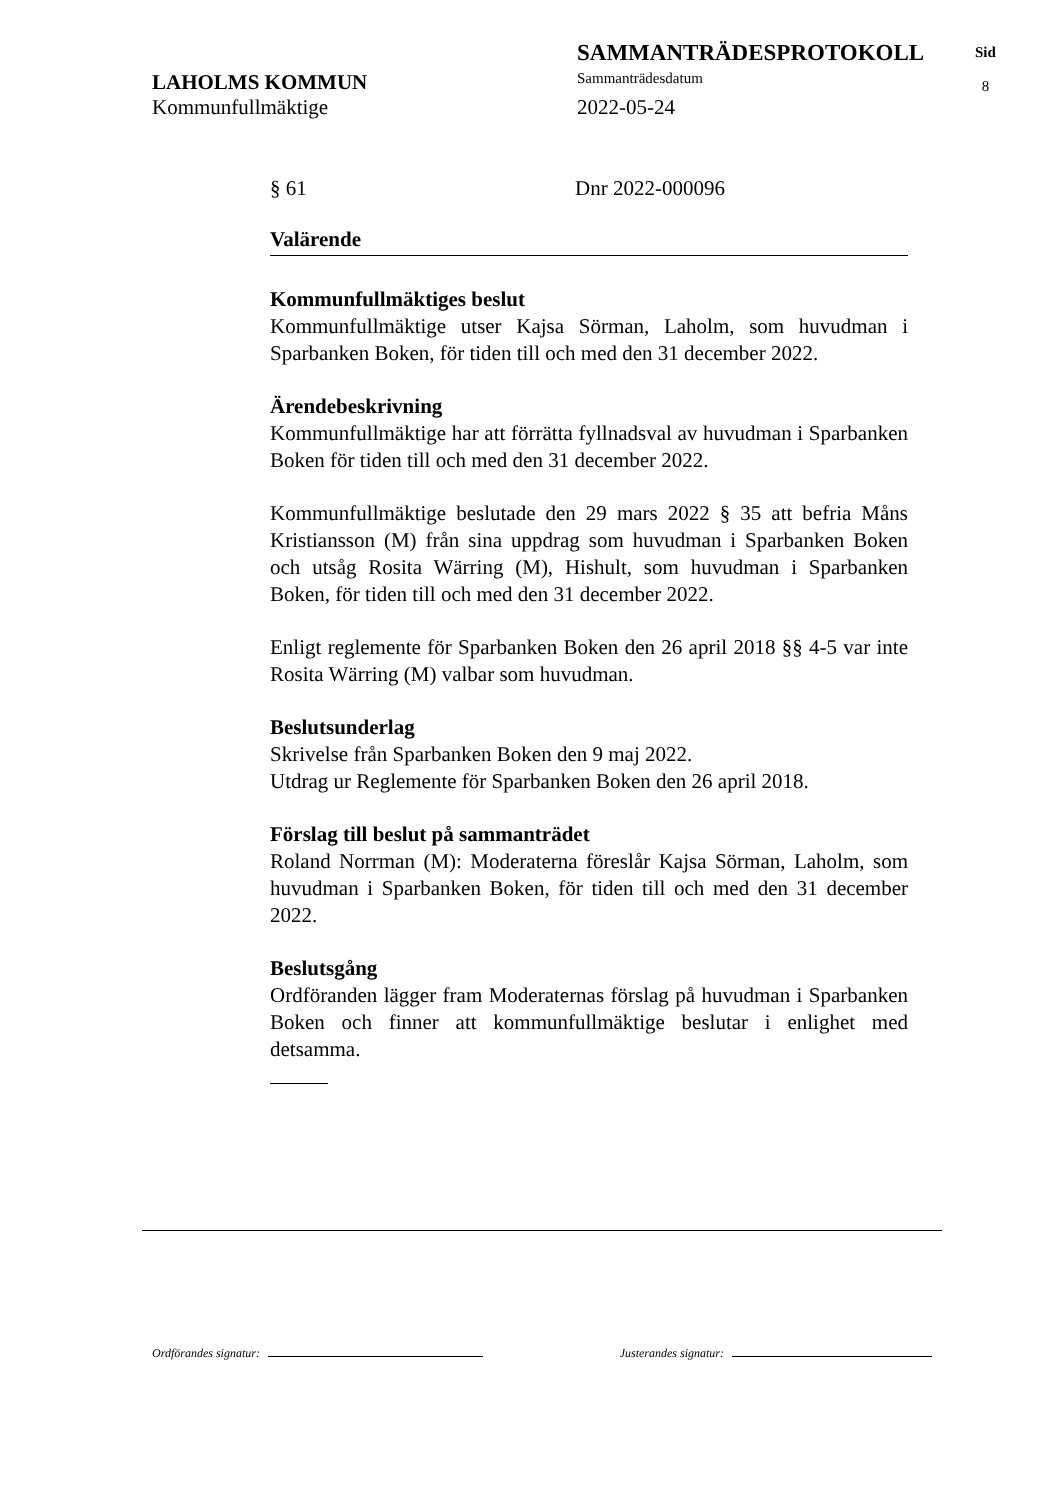LAHOLMS KOMMUN
Kommunfullmäktige
SAMMANTRÄDESPROTOKOLL
Sammanträdesdatum
2022-05-24
Sid
8
§ 61 Dnr 2022-000096
Valärende
Kommunfullmäktiges beslut
Kommunfullmäktige utser Kajsa Sörman, Laholm, som huvudman i Sparbanken Boken, för tiden till och med den 31 december 2022.
Ärendebeskrivning
Kommunfullmäktige har att förrätta fyllnadsval av huvudman i Sparbanken Boken för tiden till och med den 31 december 2022.
Kommunfullmäktige beslutade den 29 mars 2022 § 35 att befria Måns Kristiansson (M) från sina uppdrag som huvudman i Sparbanken Boken och utsåg Rosita Wärring (M), Hishult, som huvudman i Sparbanken Boken, för tiden till och med den 31 december 2022.
Enligt reglemente för Sparbanken Boken den 26 april 2018 §§ 4-5 var inte Rosita Wärring (M) valbar som huvudman.
Beslutsunderlag
Skrivelse från Sparbanken Boken den 9 maj 2022.
Utdrag ur Reglemente för Sparbanken Boken den 26 april 2018.
Förslag till beslut på sammanträdet
Roland Norrman (M): Moderaterna föreslår Kajsa Sörman, Laholm, som huvudman i Sparbanken Boken, för tiden till och med den 31 december 2022.
Beslutsgång
Ordföranden lägger fram Moderaternas förslag på huvudman i Sparbanken Boken och finner att kommunfullmäktige beslutar i enlighet med detsamma.
Ordförandes signatur: Justerandes signatur: